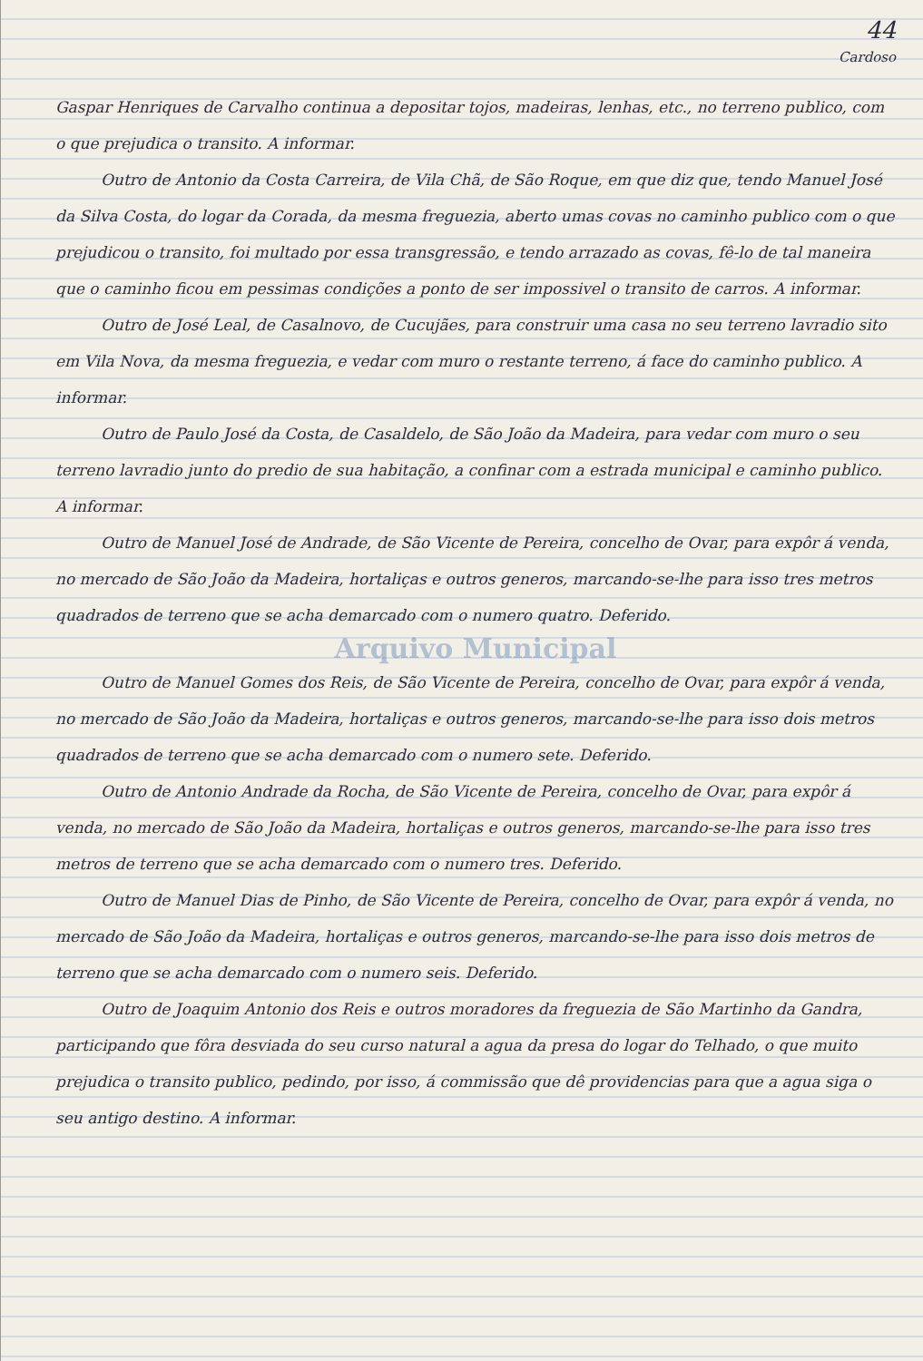44
Cardoso
Gaspar Henriques de Carvalho continua a depositar tojos, madeiras, le­nhas, etc., no terreno publico, com o que prejudica o transito. A informar.
Outro de Antonio da Costa Carreira, de Vila Chã, de São Roque, em que diz que, tendo Manuel José da Silva Costa, do logar da Corada, da mesma freguezia, aberto umas covas no caminho publico com o que prejudicou o transito, foi multado por essa transgressão, e tendo arrazado as covas, fê-lo de tal maneira que o caminho ficou em pessimas condições a ponto de ser impossivel o transito de carros. A informar.
Outro de José Leal, de Casalnovo, de Cucujães, para construir uma casa no seu terreno lavradio sito em Vila Nova, da mesma freguezia, e vedar com muro o restante terreno, á face do caminho publico. A informar.
Outro de Paulo José da Costa, de Casaldelo, de São João da Madeira, para vedar com muro o seu terreno lavradio junto do predio de sua habitação, a confinar com a estrada municipal e caminho publico. A informar.
Outro de Manuel José de Andrade, de São Vicente de Pereira, concelho de Ovar, para expôr á venda, no mercado de São João da Madeira, hortaliças e outros generos, marcando-se-lhe para isso tres metros quadrados de terreno que se acha demarcado com o numero quatro. Deferido.
Arquivo Municipal
Outro de Manuel Gomes dos Reis, de São Vicente de Pereira, concelho de Ovar, para expôr á venda, no mercado de São João da Madeira, hortaliças e outros generos, marcando-se-lhe para isso dois metros quadrados de terreno que se acha demarcado com o numero sete. Deferido.
Outro de Antonio Andrade da Rocha, de São Vicente de Pereira, concelho de Ovar, para expôr á venda, no mercado de São João da Madeira, hortaliças e outros generos, marcando-se-lhe para isso tres metros de terreno que se acha demarcado com o numero tres. Deferido.
Outro de Manuel Dias de Pinho, de São Vicente de Pereira, concelho de Ovar, para expôr á venda, no mercado de São João da Madeira, hortaliças e outros generos, marcando-se-lhe para isso dois metros de terreno que se acha demarcado com o numero seis. Deferido.
Outro de Joaquim Antonio dos Reis e outros moradores da freguezia de São Martinho da Gandra, participando que fôra desviada do seu curso natural a agua da presa do logar do Telhado, o que muito prejudica o transito publi­co, pedindo, por isso, á commissão que dê providencias para que a agua si­ga o seu antigo destino. A informar.